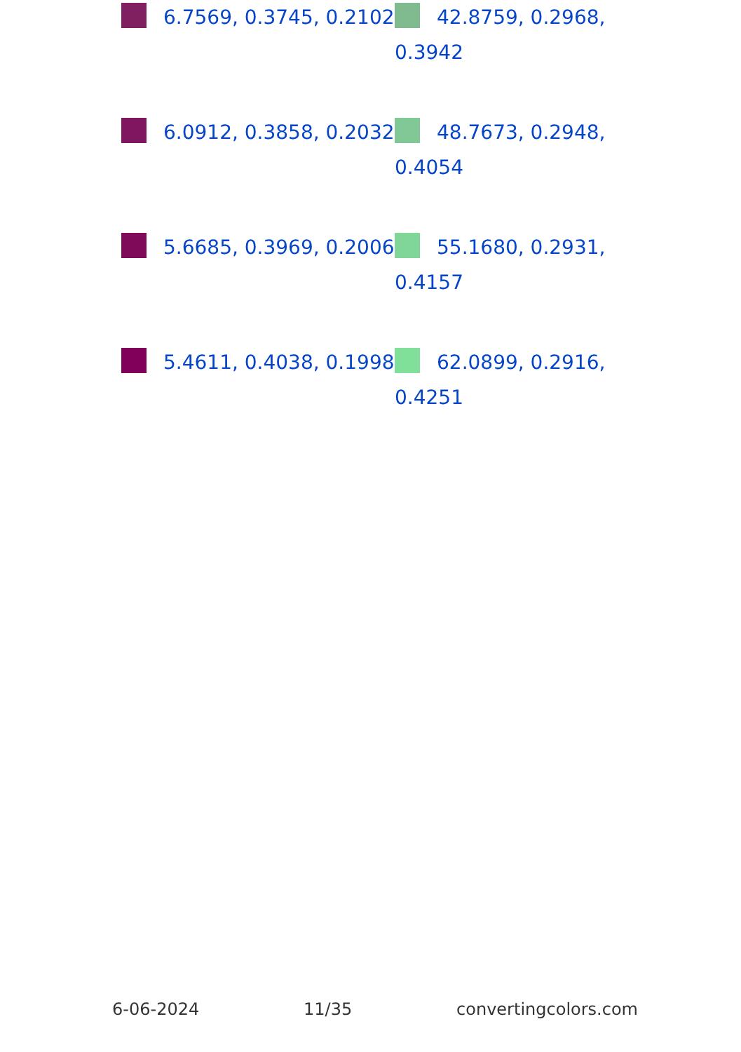6.7569, 0.3745, 0.2102
42.8759, 0.2968, 0.3942
6.0912, 0.3858, 0.2032
48.7673, 0.2948, 0.4054
5.6685, 0.3969, 0.2006
55.1680, 0.2931, 0.4157
5.4611, 0.4038, 0.1998
62.0899, 0.2916, 0.4251
6-06-2024 11/35 convertingcolors.com